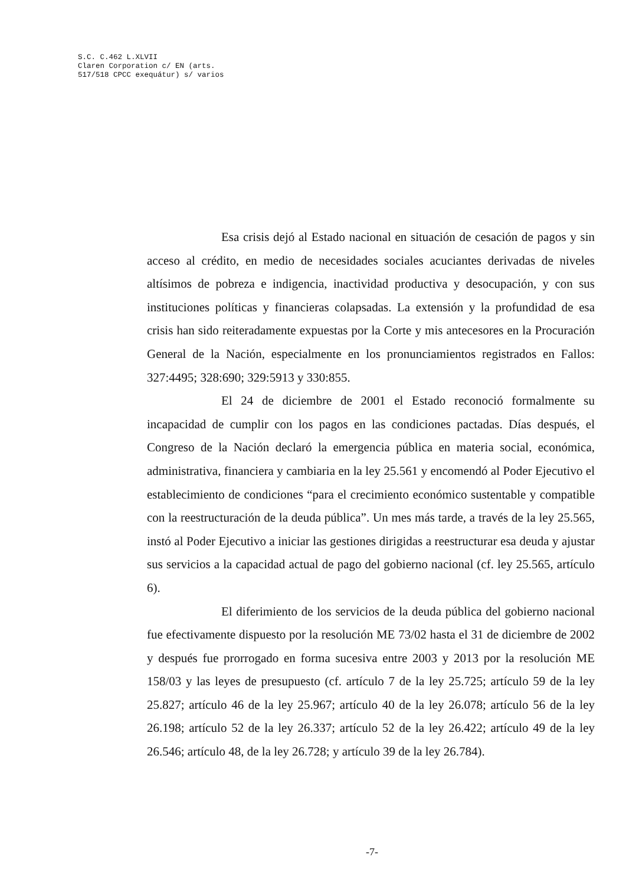S.C. C.462 L.XLVII
Claren Corporation c/ EN (arts.
517/518 CPCC exequátur) s/ varios
Esa crisis dejó al Estado nacional en situación de cesación de pagos y sin acceso al crédito, en medio de necesidades sociales acuciantes derivadas de niveles altísimos de pobreza e indigencia, inactividad productiva y desocupación, y con sus instituciones políticas y financieras colapsadas. La extensión y la profundidad de esa crisis han sido reiteradamente expuestas por la Corte y mis antecesores en la Procuración General de la Nación, especialmente en los pronunciamientos registrados en Fallos: 327:4495; 328:690; 329:5913 y 330:855.
El 24 de diciembre de 2001 el Estado reconoció formalmente su incapacidad de cumplir con los pagos en las condiciones pactadas. Días después, el Congreso de la Nación declaró la emergencia pública en materia social, económica, administrativa, financiera y cambiaria en la ley 25.561 y encomendó al Poder Ejecutivo el establecimiento de condiciones “para el crecimiento económico sustentable y compatible con la reestructuración de la deuda pública”. Un mes más tarde, a través de la ley 25.565, instó al Poder Ejecutivo a iniciar las gestiones dirigidas a reestructurar esa deuda y ajustar sus servicios a la capacidad actual de pago del gobierno nacional (cf. ley 25.565, artículo 6).
El diferimiento de los servicios de la deuda pública del gobierno nacional fue efectivamente dispuesto por la resolución ME 73/02 hasta el 31 de diciembre de 2002 y después fue prorrogado en forma sucesiva entre 2003 y 2013 por la resolución ME 158/03 y las leyes de presupuesto (cf. artículo 7 de la ley 25.725; artículo 59 de la ley 25.827; artículo 46 de la ley 25.967; artículo 40 de la ley 26.078; artículo 56 de la ley 26.198; artículo 52 de la ley 26.337; artículo 52 de la ley 26.422; artículo 49 de la ley 26.546; artículo 48, de la ley 26.728; y artículo 39 de la ley 26.784).
-7-